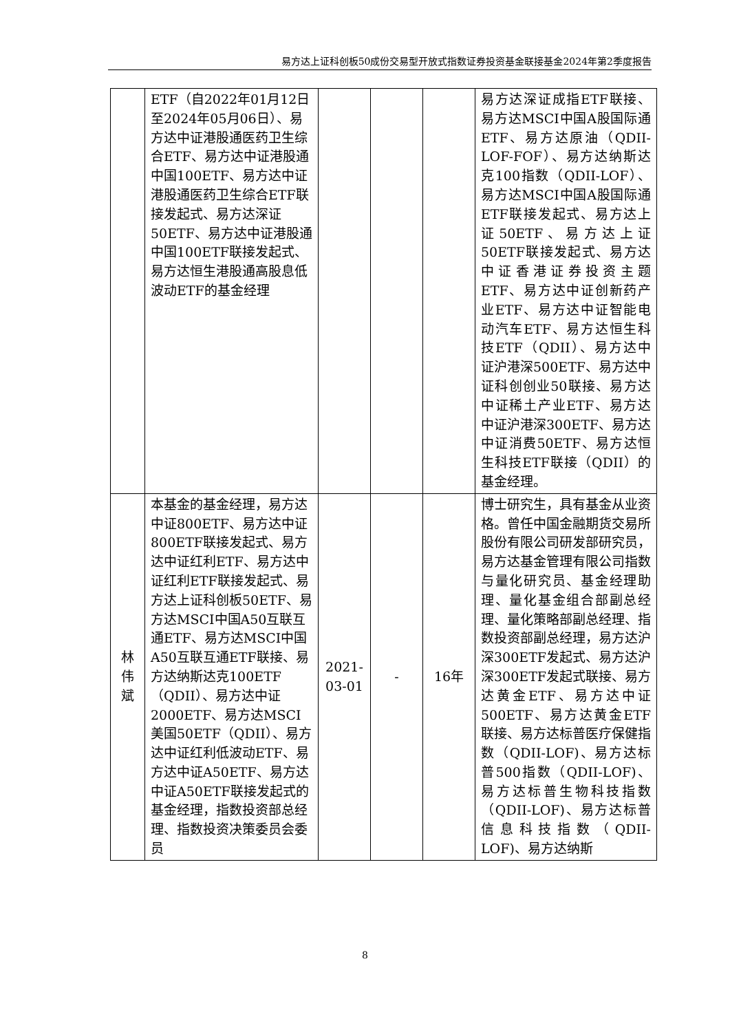易方达上证科创板50成份交易型开放式指数证券投资基金联接基金2024年第2季度报告
| | ETF（自2022年01月12日至2024年05月06日）、易方达中证港股通医药卫生综合ETF、易方达中证港股通中国100ETF、易方达中证港股通医药卫生综合ETF联接发起式、易方达深证50ETF、易方达中证港股通中国100ETF联接发起式、易方达恒生港股通高股息低波动ETF的基金经理 | | | | 易方达深证成指ETF联接、易方达MSCI中国A股国际通ETF、易方达原油（QDII-LOF-FOF）、易方达纳斯达克100指数（QDII-LOF）、易方达MSCI中国A股国际通ETF联接发起式、易方达上证50ETF、易方达上证50ETF联接发起式、易方达中证香港证券投资主题ETF、易方达中证创新药产业ETF、易方达中证智能电动汽车ETF、易方达恒生科技ETF（QDII）、易方达中证沪港深500ETF、易方达中证科创创业50联接、易方达中证稀土产业ETF、易方达中证沪港深300ETF、易方达中证消费50ETF、易方达恒生科技ETF联接（QDII）的基金经理。 |
| 林 伟 斌 | 本基金的基金经理，易方达中证800ETF、易方达中证800ETF联接发起式、易方达中证红利ETF、易方达中证红利ETF联接发起式、易方达上证科创板50ETF、易方达MSCI中国A50互联互通ETF、易方达MSCI中国A50互联互通ETF联接、易方达纳斯达克100ETF（QDII）、易方达中证2000ETF、易方达MSCI美国50ETF（QDII）、易方达中证红利低波动ETF、易方达中证A50ETF、易方达中证A50ETF联接发起式的基金经理，指数投资部总经理、指数投资决策委员会委员 | 2021-03-01 | - | 16年 | 博士研究生，具有基金从业资格。曾任中国金融期货交易所股份有限公司研发部研究员，易方达基金管理有限公司指数与量化研究员、基金经理助理、量化基金组合部副总经理、量化策略部副总经理、指数投资部副总经理，易方达沪深300ETF发起式、易方达沪深300ETF发起式联接、易方达黄金ETF、易方达中证500ETF、易方达黄金ETF联接、易方达标普医疗保健指数（QDII-LOF)、易方达标普500指数（QDII-LOF)、易方达标普生物科技指数（QDII-LOF)、易方达标普信息科技指数（QDII-LOF)、易方达纳斯 |
8